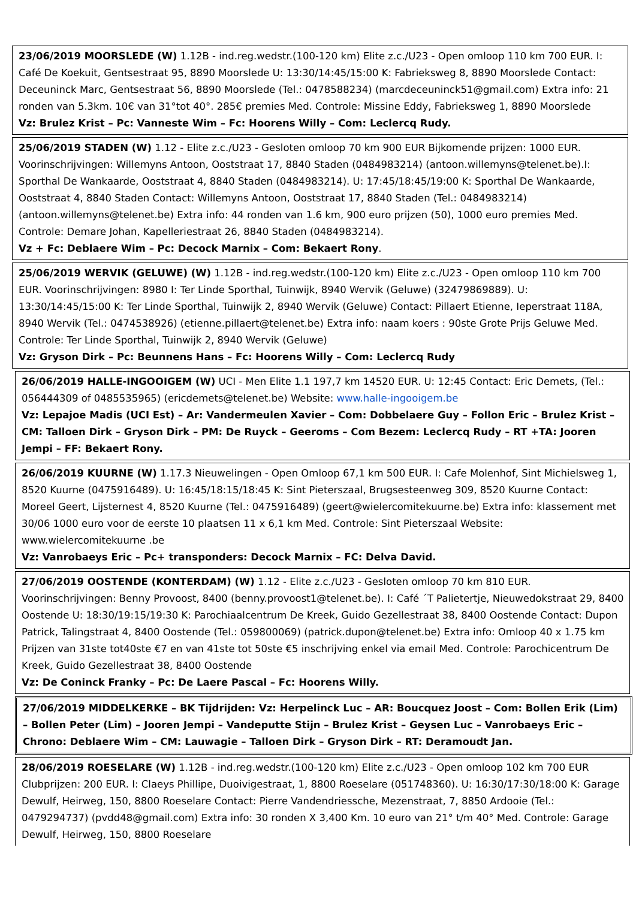23/06/2019 MOORSLEDE (W) 1.12B - ind.reg.wedstr.(100-120 km) Elite z.c./U23 - Open omloop 110 km 700 EUR. I: Café De Koekuit, Gentsestraat 95, 8890 Moorslede U: 13:30/14:45/15:00 K: Fabrieksweg 8, 8890 Moorslede Contact: Deceuninck Marc, Gentsestraat 56, 8890 Moorslede (Tel.: 0478588234) (marcdeceuninck51@gmail.com) Extra info: 21 ronden van 5.3km. 10€ van 31°tot 40°. 285€ premies Med. Controle: Missine Eddy, Fabrieksweg 1, 8890 Moorslede
Vz: Brulez Krist – Pc: Vanneste Wim – Fc: Hoorens Willy – Com: Leclercq Rudy.
25/06/2019 STADEN (W) 1.12 - Elite z.c./U23 - Gesloten omloop 70 km 900 EUR Bijkomende prijzen: 1000 EUR. Voorinschrijvingen: Willemyns Antoon, Ooststraat 17, 8840 Staden (0484983214) (antoon.willemyns@telenet.be).I: Sporthal De Wankaarde, Ooststraat 4, 8840 Staden (0484983214). U: 17:45/18:45/19:00 K: Sporthal De Wankaarde, Ooststraat 4, 8840 Staden Contact: Willemyns Antoon, Ooststraat 17, 8840 Staden (Tel.: 0484983214) (antoon.willemyns@telenet.be) Extra info: 44 ronden van 1.6 km, 900 euro prijzen (50), 1000 euro premies Med. Controle: Demare Johan, Kapelleriestraat 26, 8840 Staden (0484983214).
Vz + Fc: Deblaere Wim – Pc: Decock Marnix – Com: Bekaert Rony.
25/06/2019 WERVIK (GELUWE) (W) 1.12B - ind.reg.wedstr.(100-120 km) Elite z.c./U23 - Open omloop 110 km 700 EUR. Voorinschrijvingen: 8980 I: Ter Linde Sporthal, Tuinwijk, 8940 Wervik (Geluwe) (32479869889). U: 13:30/14:45/15:00 K: Ter Linde Sporthal, Tuinwijk 2, 8940 Wervik (Geluwe) Contact: Pillaert Etienne, Ieperstraat 118A, 8940 Wervik (Tel.: 0474538926) (etienne.pillaert@telenet.be) Extra info: naam koers : 90ste Grote Prijs Geluwe Med. Controle: Ter Linde Sporthal, Tuinwijk 2, 8940 Wervik (Geluwe)
Vz: Gryson Dirk – Pc: Beunnens Hans – Fc: Hoorens Willy – Com: Leclercq Rudy
26/06/2019 HALLE-INGOOIGEM (W) UCI - Men Elite 1.1 197,7 km 14520 EUR. U: 12:45 Contact: Eric Demets, (Tel.: 056444309 of 0485535965) (ericdemets@telenet.be) Website: www.halle-ingooigem.be
Vz: Lepajoe Madis (UCI Est) – Ar: Vandermeulen Xavier – Com: Dobbelaere Guy – Follon Eric – Brulez Krist – CM: Talloen Dirk – Gryson Dirk – PM: De Ruyck – Geeroms – Com Bezem: Leclercq Rudy – RT +TA: Jooren Jempi – FF: Bekaert Rony.
26/06/2019 KUURNE (W) 1.17.3 Nieuwelingen - Open Omloop 67,1 km 500 EUR. I: Cafe Molenhof, Sint Michielsweg 1, 8520 Kuurne (0475916489). U: 16:45/18:15/18:45 K: Sint Pieterszaal, Brugsesteenweg 309, 8520 Kuurne Contact: Moreel Geert, Lijsternest 4, 8520 Kuurne (Tel.: 0475916489) (geert@wielercomitekuurne.be) Extra info: klassement met 30/06 1000 euro voor de eerste 10 plaatsen 11 x 6,1 km Med. Controle: Sint Pieterszaal Website: www.wielercomitekuurne .be
Vz: Vanrobaeys Eric – Pc+ transponders: Decock Marnix – FC: Delva David.
27/06/2019 OOSTENDE (KONTERDAM) (W) 1.12 - Elite z.c./U23 - Gesloten omloop 70 km 810 EUR. Voorinschrijvingen: Benny Provoost, 8400 (benny.provoost1@telenet.be). I: Café ´T Palietertje, Nieuwedokstraat 29, 8400 Oostende U: 18:30/19:15/19:30 K: Parochiaalcentrum De Kreek, Guido Gezellestraat 38, 8400 Oostende Contact: Dupon Patrick, Talingstraat 4, 8400 Oostende (Tel.: 059800069) (patrick.dupon@telenet.be) Extra info: Omloop 40 x 1.75 km Prijzen van 31ste tot40ste €7 en van 41ste tot 50ste €5 inschrijving enkel via email Med. Controle: Parochicentrum De Kreek, Guido Gezellestraat 38, 8400 Oostende
Vz: De Coninck Franky – Pc: De Laere Pascal – Fc: Hoorens Willy.
27/06/2019 MIDDELKERKE – BK Tijdrijden: Vz: Herpelinck Luc – AR: Boucquez Joost – Com: Bollen Erik (Lim) – Bollen Peter (Lim) – Jooren Jempi – Vandeputte Stijn – Brulez Krist – Geysen Luc – Vanrobaeys Eric – Chrono: Deblaere Wim – CM: Lauwagie – Talloen Dirk – Gryson Dirk – RT: Deramoudt Jan.
28/06/2019 ROESELARE (W) 1.12B - ind.reg.wedstr.(100-120 km) Elite z.c./U23 - Open omloop 102 km 700 EUR Clubprijzen: 200 EUR. I: Claeys Phillipe, Duoivigestraat, 1, 8800 Roeselare (051748360). U: 16:30/17:30/18:00 K: Garage Dewulf, Heirweg, 150, 8800 Roeselare Contact: Pierre Vandendriessche, Mezenstraat, 7, 8850 Ardooie (Tel.: 0479294737) (pvdd48@gmail.com) Extra info: 30 ronden X 3,400 Km. 10 euro van 21° t/m 40° Med. Controle: Garage Dewulf, Heirweg, 150, 8800 Roeselare